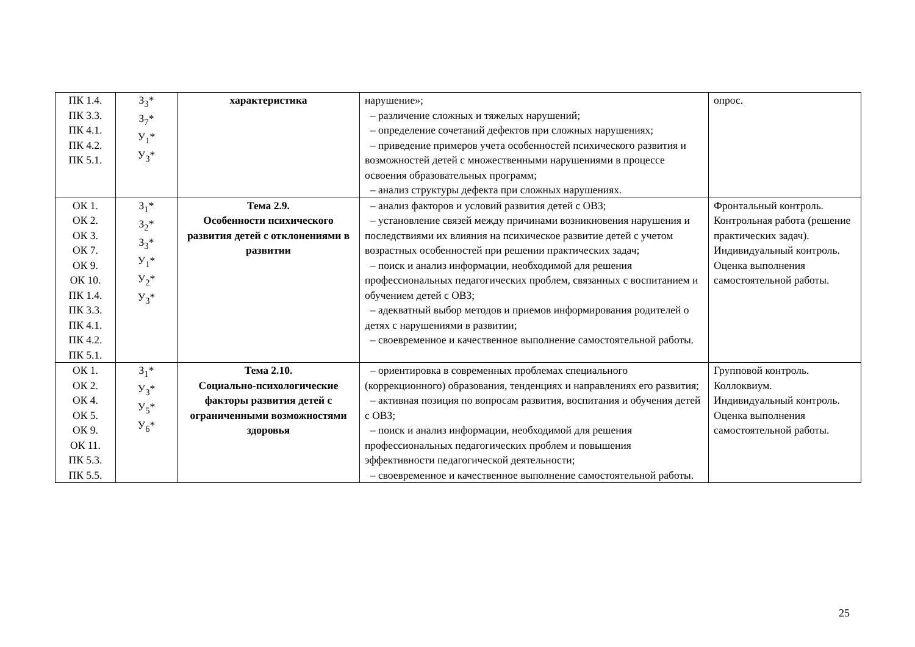| ПК 1.4. ПК 3.3. ПК 4.1. ПК 4.2. ПК 5.1. | З<sub>3</sub>* З<sub>7</sub>* У<sub>1</sub>* У<sub>3</sub>* | характеристика | нарушение»; – различение сложных и тяжелых нарушений; – определение сочетаний дефектов при сложных нарушениях; – приведение примеров учета особенностей психического развития и возможностей детей с множественными нарушениями в процессе освоения образовательных программ; – анализ структуры дефекта при сложных нарушениях. | опрос. |
| ОК 1. ОК 2. ОК 3. ОК 7. ОК 9. ОК 10. ПК 1.4. ПК 3.3. ПК 4.1. ПК 4.2. ПК 5.1. | З<sub>1</sub>* З<sub>2</sub>* З<sub>3</sub>* У<sub>1</sub>* У<sub>2</sub>* У<sub>3</sub>* | Тема 2.9. Особенности психического развития детей с отклонениями в развитии | – анализ факторов и условий развития детей с ОВЗ; – установление связей между причинами возникновения нарушения и последствиями их влияния на психическое развитие детей с учетом возрастных особенностей при решении практических задач; – поиск и анализ информации, необходимой для решения профессиональных педагогических проблем, связанных с воспитанием и обучением детей с ОВЗ; – адекватный выбор методов и приемов информирования родителей о детях с нарушениями в развитии; – своевременное и качественное выполнение самостоятельной работы. | Фронтальный контроль. Контрольная работа (решение практических задач). Индивидуальный контроль. Оценка выполнения самостоятельной работы. |
| ОК 1. ОК 2. ОК 4. ОК 5. ОК 9. ОК 11. ПК 5.3. ПК 5.5. | З<sub>1</sub>* У<sub>3</sub>* У<sub>5</sub>* У<sub>6</sub>* | Тема 2.10. Социально-психологические факторы развития детей с ограниченными возможностями здоровья | – ориентировка в современных проблемах специального (коррекционного) образования, тенденциях и направлениях его развития; – активная позиция по вопросам развития, воспитания и обучения детей с ОВЗ; – поиск и анализ информации, необходимой для решения профессиональных педагогических проблем и повышения эффективности педагогической деятельности; – своевременное и качественное выполнение самостоятельной работы. | Групповой контроль. Коллоквиум. Индивидуальный контроль. Оценка выполнения самостоятельной работы. |
25